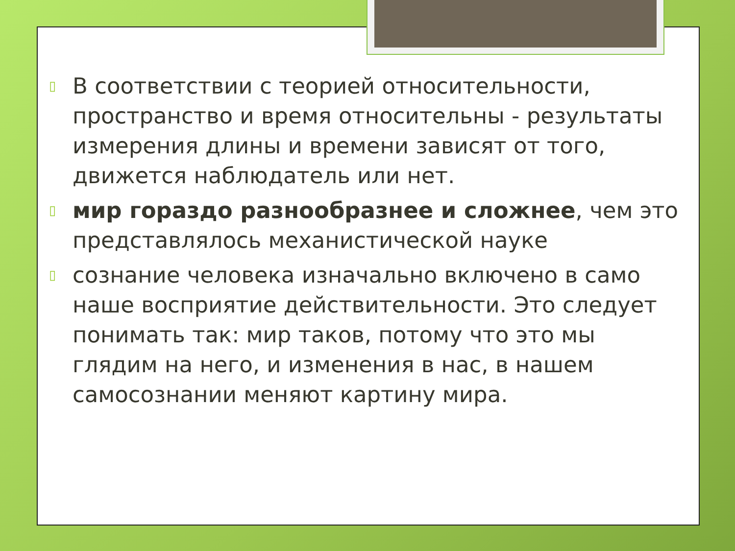▯ В соответствии с теорией относительности, пространство и время относительны - результаты измерения длины и времени зависят от того, движется наблюдатель или нет.
▯ мир гораздо разнообразнее и сложнее, чем это представлялось механистической науке
▯ сознание человека изначально включено в само наше восприятие действительности. Это следует понимать так: мир таков, потому что это мы глядим на него, и изменения в нас, в нашем самосознании меняют картину мира.